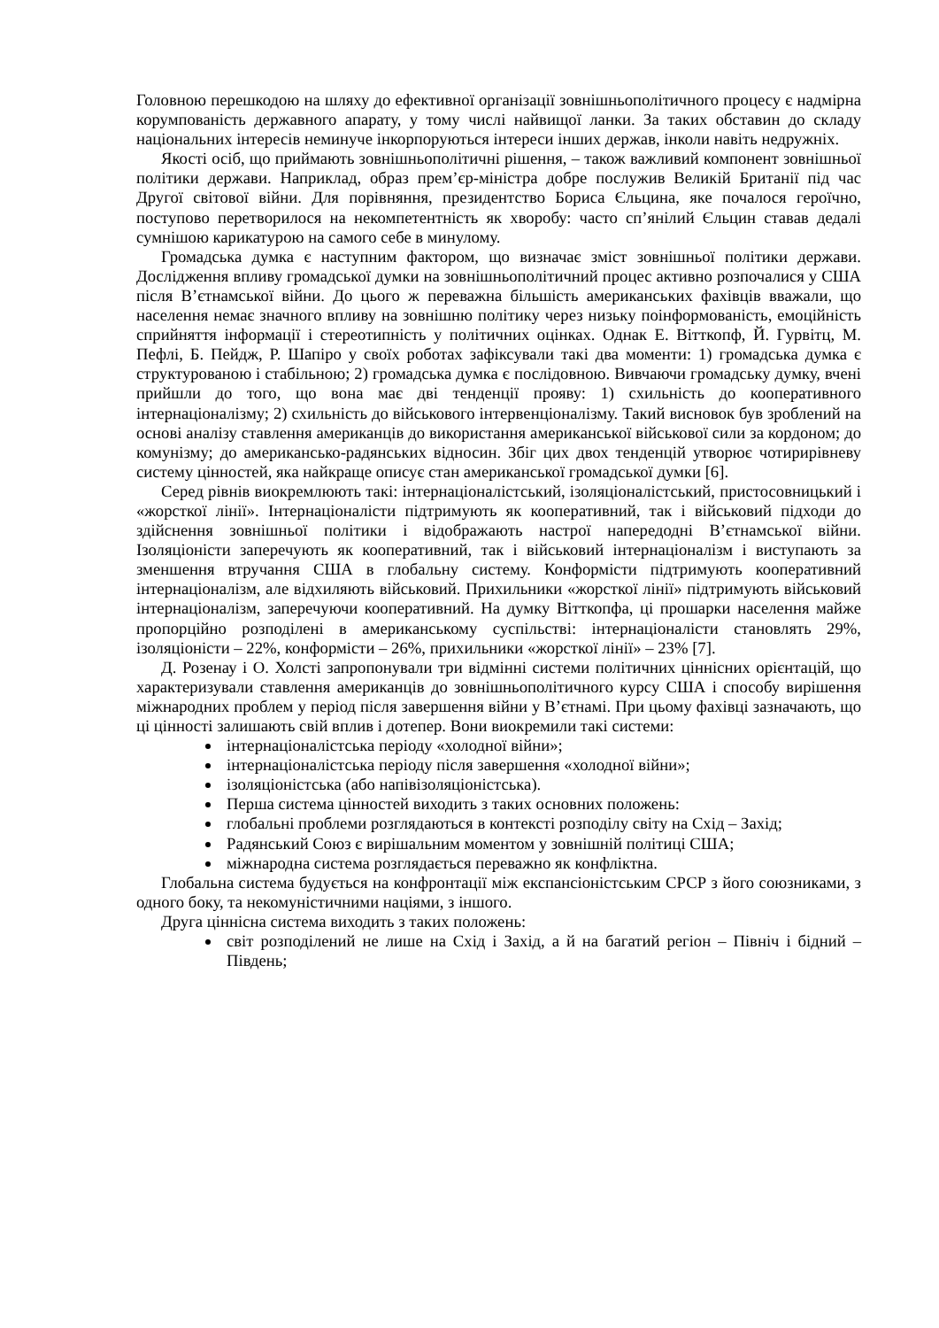Головною перешкодою на шляху до ефективної організації зовнішньополітичного процесу є надмірна корумпованість державного апарату, у тому числі найвищої ланки. За таких обставин до складу національних інтересів неминуче інкорпоруються інтереси інших держав, інколи навіть недружніх.
Якості осіб, що приймають зовнішньополітичні рішення, – також важливий компонент зовнішньої політики держави. Наприклад, образ прем’єр-міністра добре послужив Великій Британії під час Другої світової війни. Для порівняння, президентство Бориса Єльцина, яке почалося героїчно, поступово перетворилося на некомпетентність як хворобу: часто сп’янілий Єльцин ставав дедалі сумнішою карикатурою на самого себе в минулому.
Громадська думка є наступним фактором, що визначає зміст зовнішньої політики держави. Дослідження впливу громадської думки на зовнішньополітичний процес активно розпочалися у США після В’єтнамської війни. До цього ж переважна більшість американських фахівців вважали, що населення немає значного впливу на зовнішню політику через низьку поінформованість, емоційність сприйняття інформації і стереотипність у політичних оцінках. Однак Е. Вітткопф, Й. Гурвітц, М. Пефлі, Б. Пейдж, Р. Шапіро у своїх роботах зафіксували такі два моменти: 1) громадська думка є структурованою і стабільною; 2) громадська думка є послідовною. Вивчаючи громадську думку, вчені прийшли до того, що вона має дві тенденції прояву: 1) схильність до кооперативного інтернаціоналізму; 2) схильність до військового інтервенціоналізму. Такий висновок був зроблений на основі аналізу ставлення американців до використання американської військової сили за кордоном; до комунізму; до американсько-радянських відносин. Збіг цих двох тенденцій утворює чотирирівневу систему цінностей, яка найкраще описує стан американської громадської думки [6].
Серед рівнів виокремлюють такі: інтернаціоналістський, ізоляціоналістський, пристосовницький і «жорсткої лінії». Інтернаціоналісти підтримують як кооперативний, так і військовий підходи до здійснення зовнішньої політики і відображають настрої напередодні В’єтнамської війни. Ізоляціоністи заперечують як кооперативний, так і військовий інтернаціоналізм і виступають за зменшення втручання США в глобальну систему. Конформісти підтримують кооперативний інтернаціоналізм, але відхиляють військовий. Прихильники «жорсткої лінії» підтримують військовий інтернаціоналізм, заперечуючи кооперативний. На думку Вітткопфа, ці прошарки населення майже пропорційно розподілені в американському суспільстві: інтернаціоналісти становлять 29%, ізоляціоністи – 22%, конформісти – 26%, прихильники «жорсткої лінії» – 23% [7].
Д. Розенау і О. Холсті запропонували три відмінні системи політичних ціннісних орієнтацій, що характеризували ставлення американців до зовнішньополітичного курсу США і способу вирішення міжнародних проблем у період після завершення війни у В’єтнамі. При цьому фахівці зазначають, що ці цінності залишають свій вплив і дотепер. Вони виокремили такі системи:
інтернаціоналістська періоду «холодної війни»;
інтернаціоналістська періоду після завершення «холодної війни»;
ізоляціоністська (або напівізоляціоністська).
Перша система цінностей виходить з таких основних положень:
глобальні проблеми розглядаються в контексті розподілу світу на Схід – Захід;
Радянський Союз є вирішальним моментом у зовнішній політиці США;
міжнародна система розглядається переважно як конфліктна.
Глобальна система будується на конфронтації між експансіоністським СРСР з його союзниками, з одного боку, та некомуністичними націями, з іншого.
Друга ціннісна система виходить з таких положень:
світ розподілений не лише на Схід і Захід, а й на багатий регіон – Північ і бідний – Південь;